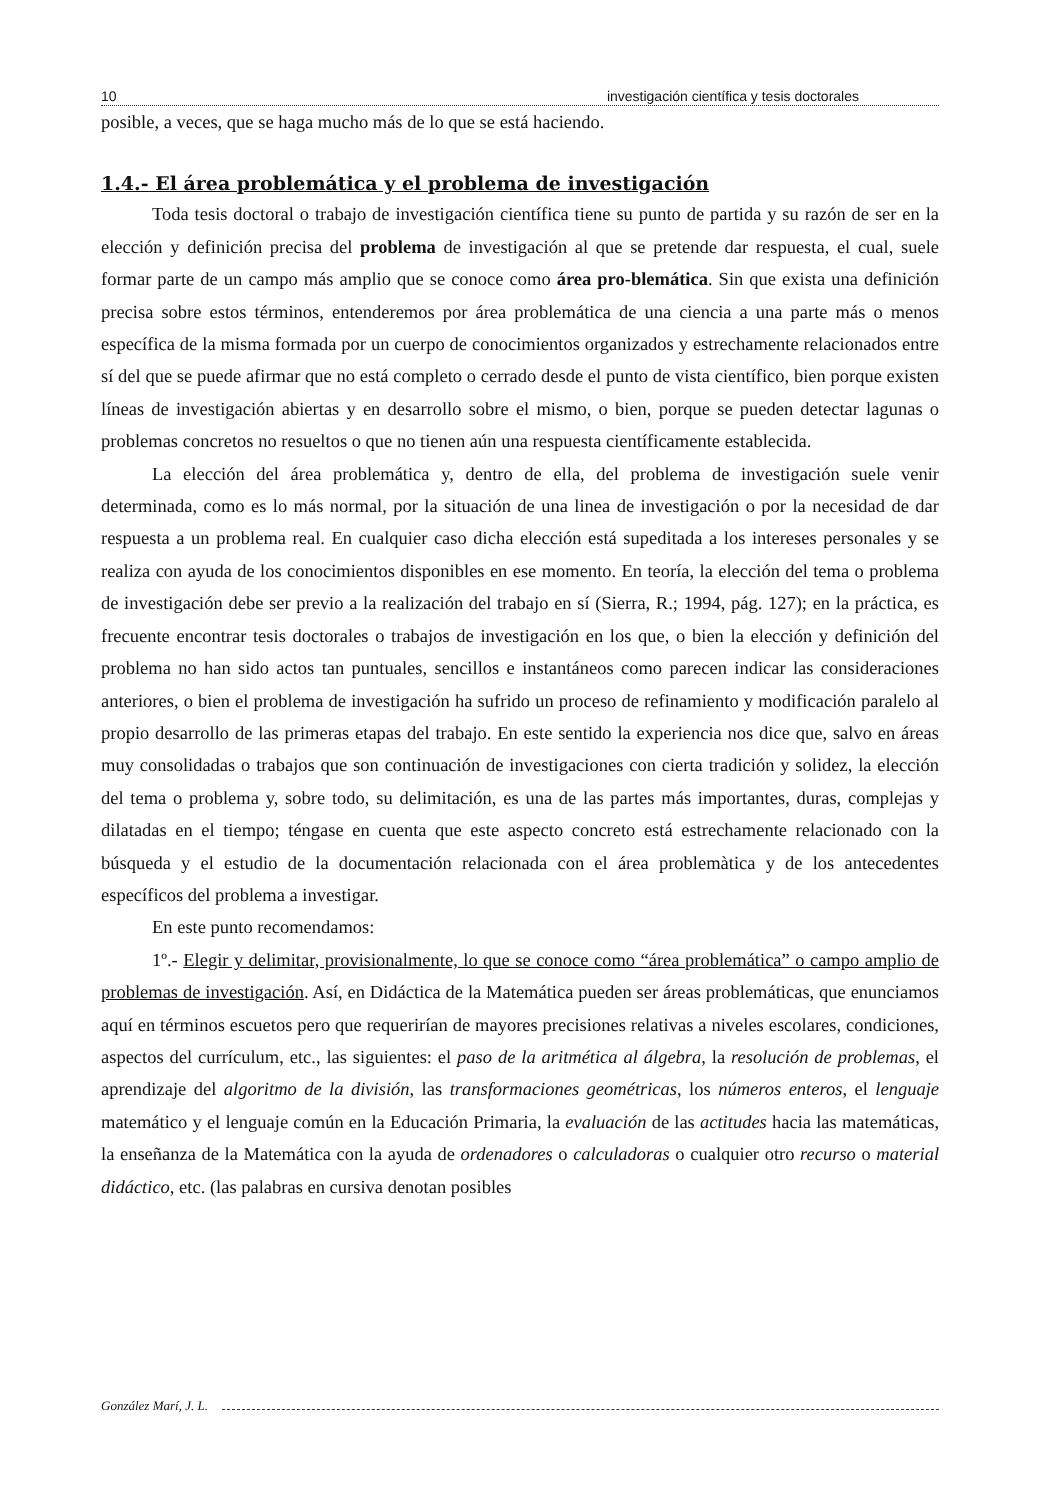10 investigación científica y tesis doctorales
posible, a veces, que se haga mucho más de lo que se está haciendo.
1.4.- El área problemática y el problema de investigación
Toda tesis doctoral o trabajo de investigación científica tiene su punto de partida y su razón de ser en la elección y definición precisa del problema de investigación al que se pretende dar respuesta, el cual, suele formar parte de un campo más amplio que se conoce como área pro-blemática. Sin que exista una definición precisa sobre estos términos, entenderemos por área problemática de una ciencia a una parte más o menos específica de la misma formada por un cuerpo de conocimientos organizados y estrechamente relacionados entre sí del que se puede afirmar que no está completo o cerrado desde el punto de vista científico, bien porque existen líneas de investigación abiertas y en desarrollo sobre el mismo, o bien, porque se pueden detectar lagunas o problemas concretos no resueltos o que no tienen aún una respuesta científicamente establecida.
La elección del área problemática y, dentro de ella, del problema de investigación suele venir determinada, como es lo más normal, por la situación de una linea de investigación o por la necesidad de dar respuesta a un problema real. En cualquier caso dicha elección está supeditada a los intereses personales y se realiza con ayuda de los conocimientos disponibles en ese momento. En teoría, la elección del tema o problema de investigación debe ser previo a la realización del trabajo en sí (Sierra, R.; 1994, pág. 127); en la práctica, es frecuente encontrar tesis doctorales o trabajos de investigación en los que, o bien la elección y definición del problema no han sido actos tan puntuales, sencillos e instantáneos como parecen indicar las consideraciones anteriores, o bien el problema de investigación ha sufrido un proceso de refinamiento y modificación paralelo al propio desarrollo de las primeras etapas del trabajo. En este sentido la experiencia nos dice que, salvo en áreas muy consolidadas o trabajos que son continuación de investigaciones con cierta tradición y solidez, la elección del tema o problema y, sobre todo, su delimitación, es una de las partes más importantes, duras, complejas y dilatadas en el tiempo; téngase en cuenta que este aspecto concreto está estrechamente relacionado con la búsqueda y el estudio de la documentación relacionada con el área problemàtica y de los antecedentes específicos del problema a investigar.
En este punto recomendamos:
1º.- Elegir y delimitar, provisionalmente, lo que se conoce como “área problemática” o campo amplio de problemas de investigación. Así, en Didáctica de la Matemática pueden ser áreas problemáticas, que enunciamos aquí en términos escuetos pero que requerirían de mayores precisiones relativas a niveles escolares, condiciones, aspectos del currículum, etc., las siguientes: el paso de la aritmética al álgebra, la resolución de problemas, el aprendizaje del algoritmo de la división, las transformaciones geométricas, los números enteros, el lenguaje matemático y el lenguaje común en la Educación Primaria, la evaluación de las actitudes hacia las matemáticas, la enseñanza de la Matemática con la ayuda de ordenadores o calculadoras o cualquier otro recurso o material didáctico, etc. (las palabras en cursiva denotan posibles
González Marí, J. L.